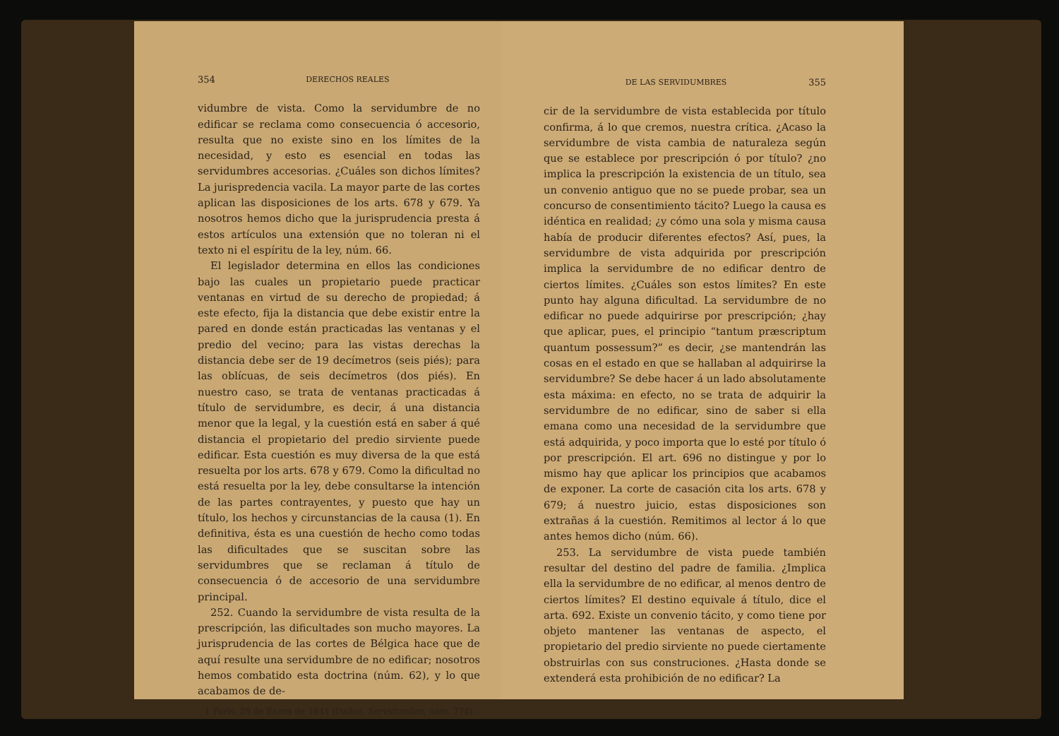354 DERECHOS REALES
vidumbre de vista. Como la servidumbre de no edificar se reclama como consecuencia ó accesorio, resulta que no existe sino en los límites de la necesidad, y esto es esencial en todas las servidumbres accesorias. ¿Cuáles son dichos límites? La jurispredencia vacila. La mayor parte de las cortes aplican las disposiciones de los arts. 678 y 679. Ya nosotros hemos dicho que la jurisprudencia presta á estos artículos una extensión que no toleran ni el texto ni el espíritu de la ley, núm. 66.
El legislador determina en ellos las condiciones bajo las cuales un propietario puede practicar ventanas en virtud de su derecho de propiedad; á este efecto, fija la distancia que debe existir entre la pared en donde están practicadas las ventanas y el predio del vecino; para las vistas derechas la distancia debe ser de 19 decímetros (seis piés); para las oblícuas, de seis decímetros (dos piés). En nuestro caso, se trata de ventanas practicadas á título de servidumbre, es decir, á una distancia menor que la legal, y la cuestión está en saber á qué distancia el propietario del predio sirviente puede edificar. Esta cuestión es muy diversa de la que está resuelta por los arts. 678 y 679. Como la dificultad no está resuelta por la ley, debe consultarse la intención de las partes contrayentes, y puesto que hay un título, los hechos y circunstancias de la causa (1). En definitiva, ésta es una cuestión de hecho como todas las dificultades que se suscitan sobre las servidumbres que se reclaman á título de consecuencia ó de accesorio de una servidumbre principal.
252. Cuando la servidumbre de vista resulta de la prescripción, las dificultades son mucho mayores. La jurisprudencia de las cortes de Bélgica hace que de aquí resulte una servidumbre de no edificar; nosotros hemos combatido esta doctrina (núm. 62), y lo que acabamos de de-
1 París, 29 de Enero de 1841 (Dalloz, Servidumbre, núm. 774).
DE LAS SERVIDUMBRES 355
cir de la servidumbre de vista establecida por título confirma, á lo que cremos, nuestra crítica. ¿Acaso la servidumbre de vista cambia de naturaleza según que se establece por prescripción ó por título? ¿no implica la prescripción la existencia de un título, sea un convenio antiguo que no se puede probar, sea un concurso de consentimiento tácito? Luego la causa es idéntica en realidad; ¿y cómo una sola y misma causa había de producir diferentes efectos? Así, pues, la servidumbre de vista adquirida por prescripción implica la servidumbre de no edificar dentro de ciertos límites. ¿Cuáles son estos límites? En este punto hay alguna dificultad. La servidumbre de no edificar no puede adquirirse por prescripción; ¿hay que aplicar, pues, el principio “tantum præscriptum quantum possessum?” es decir, ¿se mantendrán las cosas en el estado en que se hallaban al adquirirse la servidumbre? Se debe hacer á un lado absolutamente esta máxima: en efecto, no se trata de adquirir la servidumbre de no edificar, sino de saber si ella emana como una necesidad de la servidumbre que está adquirida, y poco importa que lo esté por título ó por prescripción. El art. 696 no distingue y por lo mismo hay que aplicar los principios que acabamos de exponer. La corte de casación cita los arts. 678 y 679; á nuestro juicio, estas disposiciones son extrañas á la cuestión. Remitimos al lector á lo que antes hemos dicho (núm. 66).
253. La servidumbre de vista puede también resultar del destino del padre de familia. ¿Implica ella la servidumbre de no edificar, al menos dentro de ciertos límites? El destino equivale á título, dice el arta. 692. Existe un convenio tácito, y como tiene por objeto mantener las ventanas de aspecto, el propietario del predio sirviente no puede ciertamente obstruirlas con sus construciones. ¿Hasta donde se extenderá esta prohibición de no edificar? La